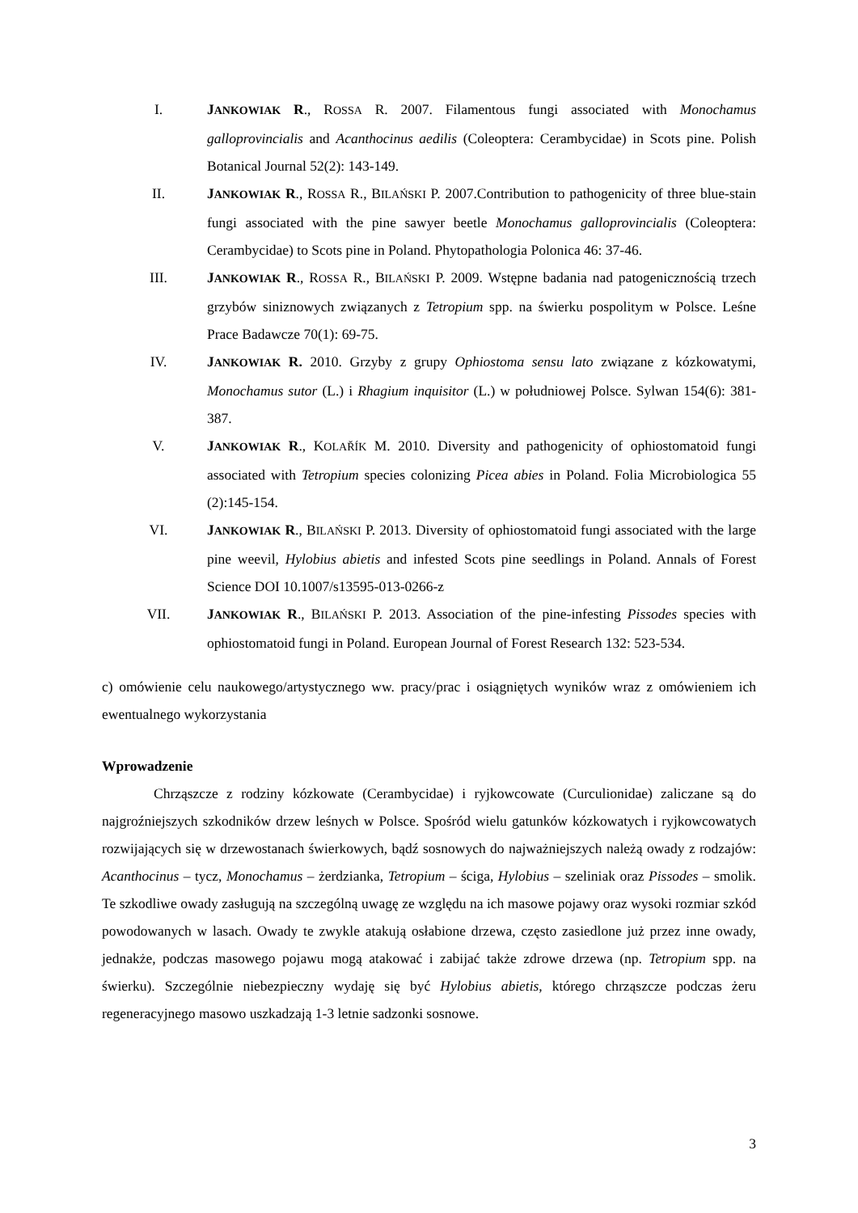I. JANKOWIAK R., ROSSA R. 2007. Filamentous fungi associated with Monochamus galloprovincialis and Acanthocinus aedilis (Coleoptera: Cerambycidae) in Scots pine. Polish Botanical Journal 52(2): 143-149.
II. JANKOWIAK R., ROSSA R., BILAŃSKI P. 2007.Contribution to pathogenicity of three blue-stain fungi associated with the pine sawyer beetle Monochamus galloprovincialis (Coleoptera: Cerambycidae) to Scots pine in Poland. Phytopathologia Polonica 46: 37-46.
III. JANKOWIAK R., ROSSA R., BILAŃSKI P. 2009. Wstępne badania nad patogenicznością trzech grzybów siniznowych związanych z Tetropium spp. na świerku pospolitym w Polsce. Leśne Prace Badawcze 70(1): 69-75.
IV. JANKOWIAK R. 2010. Grzyby z grupy Ophiostoma sensu lato związane z kózkowatymi, Monochamus sutor (L.) i Rhagium inquisitor (L.) w południowej Polsce. Sylwan 154(6): 381-387.
V. JANKOWIAK R., KOLAŘÍK M. 2010. Diversity and pathogenicity of ophiostomatoid fungi associated with Tetropium species colonizing Picea abies in Poland. Folia Microbiologica 55 (2):145-154.
VI. JANKOWIAK R., BILAŃSKI P. 2013. Diversity of ophiostomatoid fungi associated with the large pine weevil, Hylobius abietis and infested Scots pine seedlings in Poland. Annals of Forest Science DOI 10.1007/s13595-013-0266-z
VII. JANKOWIAK R., BILAŃSKI P. 2013. Association of the pine-infesting Pissodes species with ophiostomatoid fungi in Poland. European Journal of Forest Research 132: 523-534.
c) omówienie celu naukowego/artystycznego ww. pracy/prac i osiągniętych wyników wraz z omówieniem ich ewentualnego wykorzystania
Wprowadzenie
Chrząszcze z rodziny kózkowate (Cerambycidae) i ryjkowcowate (Curculionidae) zaliczane są do najgroźniejszych szkodników drzew leśnych w Polsce. Spośród wielu gatunków kózkowatych i ryjkowcowatych rozwijających się w drzewostanach świerkowych, bądź sosnowych do najważniejszych należą owady z rodzajów: Acanthocinus – tycz, Monochamus – żerdzianka, Tetropium – ściga, Hylobius – szeliniak oraz Pissodes – smolik. Te szkodliwe owady zasługują na szczególną uwagę ze względu na ich masowe pojawy oraz wysoki rozmiar szkód powodowanych w lasach. Owady te zwykle atakują osłabione drzewa, często zasiedlone już przez inne owady, jednakże, podczas masowego pojawu mogą atakować i zabijać także zdrowe drzewa (np. Tetropium spp. na świerku). Szczególnie niebezpieczny wydaję się być Hylobius abietis, którego chrząszcze podczas żeru regeneracyjnego masowo uszkadzają 1-3 letnie sadzonki sosnowe.
3